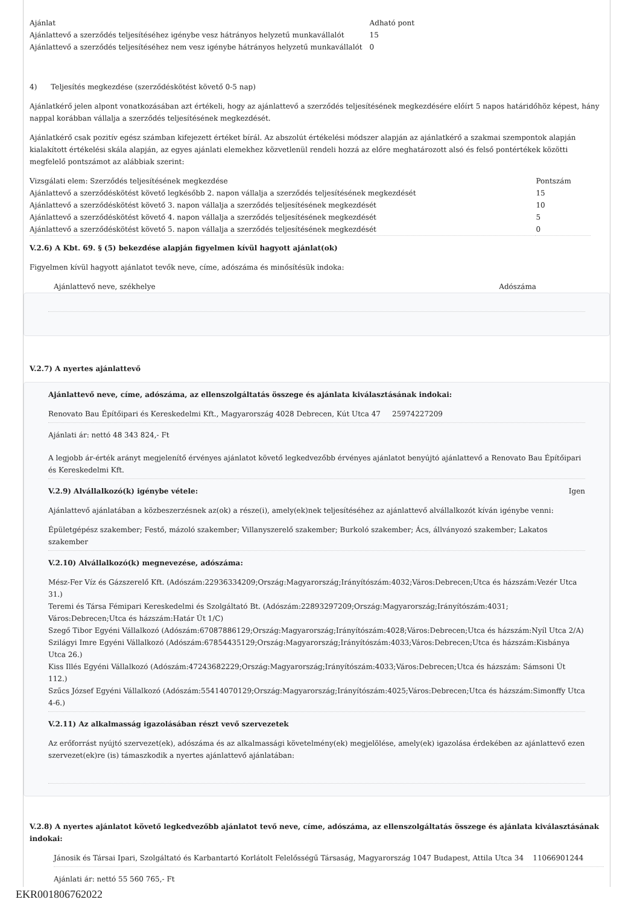| Ajánlat | Adható pont |
| Ajánlattevő a szerződés teljesítéséhez igénybe vesz hátrányos helyzetű munkavállalót | 15 |
| Ajánlattevő a szerződés teljesítéséhez nem vesz igénybe hátrányos helyzetű munkavállalót | 0 |
4) Teljesítés megkezdése (szerződéskötést követő 0-5 nap)
Ajánlatkérő jelen alpont vonatkozásában azt értékeli, hogy az ajánlattevő a szerződés teljesítésének megkezdésére előírt 5 napos határidőhöz képest, hány nappal korábban vállalja a szerződés teljesítésének megkezdését.
Ajánlatkérő csak pozitív egész számban kifejezett értéket bírál. Az abszolút értékelési módszer alapján az ajánlatkérő a szakmai szempontok alapján kialakított értékelési skála alapján, az egyes ajánlati elemekhez közvetlenül rendeli hozzá az előre meghatározott alsó és felső pontértékek közötti megfelelő pontszámot az alábbiak szerint:
| Vizsgálati elem: Szerződés teljesítésének megkezdése | Pontszám |
| Ajánlattevő a szerződéskötést követő legkésőbb 2. napon vállalja a szerződés teljesítésének megkezdését | 15 |
| Ajánlattevő a szerződéskötést követő 3. napon vállalja a szerződés teljesítésének megkezdését | 10 |
| Ajánlattevő a szerződéskötést követő 4. napon vállalja a szerződés teljesítésének megkezdését | 5 |
| Ajánlattevő a szerződéskötést követő 5. napon vállalja a szerződés teljesítésének megkezdését | 0 |
V.2.6) A Kbt. 69. § (5) bekezdése alapján figyelmen kívül hagyott ajánlat(ok)
Figyelmen kívül hagyott ajánlatot tevők neve, címe, adószáma és minősítésük indoka:
| Ajánlattevő neve, székhelye | Adószáma |
V.2.7) A nyertes ajánlattevő
Ajánlattevő neve, címe, adószáma, az ellenszolgáltatás összege és ajánlata kiválasztásának indokai:
Renovato Bau Építőipari és Kereskedelmi Kft., Magyarország 4028 Debrecen, Kút Utca 47 25974227209
Ajánlati ár: nettó 48 343 824,- Ft
A legjobb ár-érték arányt megjelenítő érvényes ajánlatot követő legkedvezőbb érvényes ajánlatot benyújtó ajánlattevő a Renovato Bau Építőipari és Kereskedelmi Kft.
V.2.9) Alvállalkozó(k) igénybe vétele: Igen
Ajánlattevő ajánlatában a közbeszerzésnek az(ok) a része(i), amely(ek)nek teljesítéséhez az ajánlattevő alvállalkozót kíván igénybe venni:
Épületgépész szakember; Festő, mázoló szakember; Villanyszerelő szakember; Burkoló szakember; Ács, állványozó szakember; Lakatos szakember
V.2.10) Alvállalkozó(k) megnevezése, adószáma:
Mész-Fer Víz és Gázszerelő Kft. (Adószám:22936334209;Ország:Magyarország;Irányítószám:4032;Város:Debrecen;Utca és házszám:Vezér Utca 31.)
Teremi és Társa Fémipari Kereskedelmi és Szolgáltató Bt. (Adószám:22893297209;Ország:Magyarország;Irányítószám:4031; Város:Debrecen;Utca és házszám:Határ Út 1/C)
Szegő Tibor Egyéni Vállalkozó (Adószám:67087886129;Ország:Magyarország;Irányítószám:4028;Város:Debrecen;Utca és házszám:Nyíl Utca 2/A)
Szilágyi Imre Egyéni Vállalkozó (Adószám:67854435129;Ország:Magyarország;Irányítószám:4033;Város:Debrecen;Utca és házszám:Kisbánya Utca 26.)
Kiss Illés Egyéni Vállalkozó (Adószám:47243682229;Ország:Magyarország;Irányítószám:4033;Város:Debrecen;Utca és házszám: Sámsoni Út 112.)
Szűcs József Egyéni Vállalkozó (Adószám:55414070129;Ország:Magyarország;Irányítószám:4025;Város:Debrecen;Utca és házszám:Simonffy Utca 4-6.)
V.2.11) Az alkalmasság igazolásában részt vevő szervezetek
Az erőforrást nyújtó szervezet(ek), adószáma és az alkalmassági követelmény(ek) megjelölése, amely(ek) igazolása érdekében az ajánlattevő ezen szervezet(ek)re (is) támaszkodik a nyertes ajánlattevő ajánlatában:
V.2.8) A nyertes ajánlatot követő legkedvezőbb ajánlatot tevő neve, címe, adószáma, az ellenszolgáltatás összege és ajánlata kiválasztásának indokai:
Jánosik és Társai Ipari, Szolgáltató és Karbantartó Korlátolt Felelősségű Társaság, Magyarország 1047 Budapest, Attila Utca 34 11066901244
Ajánlati ár: nettó 55 560 765,- Ft
EKR001806762022